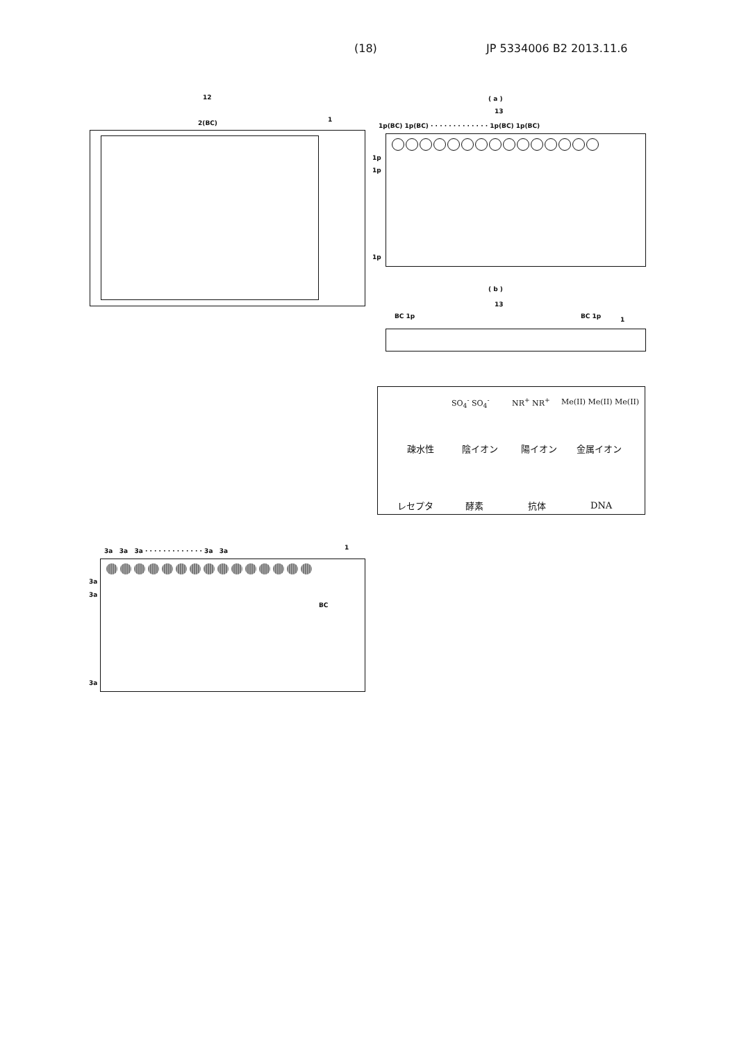(18) JP 5334006 B2 2013.11.6
12
2(BC) 1
( a )
13
1p(BC) 1p(BC) · · · · · · · · · · · · · 1p(BC) 1p(BC)
1p
1p
1p
( b )
13
BC 1p BC 1p 1
疎水性 陰イオン 陽イオン 金属イオン
SO<sub>4</sub><sup>-</sup> SO<sub>4</sub><sup>-</sup> NR<sup>+</sup> NR<sup>+</sup> Me(II) Me(II) Me(II)
レセプタ 酵素 抗体 DNA
3a 3a 3a · · · · · · · · · · · · · 3a 3a
1
3a
3a
BC
3a